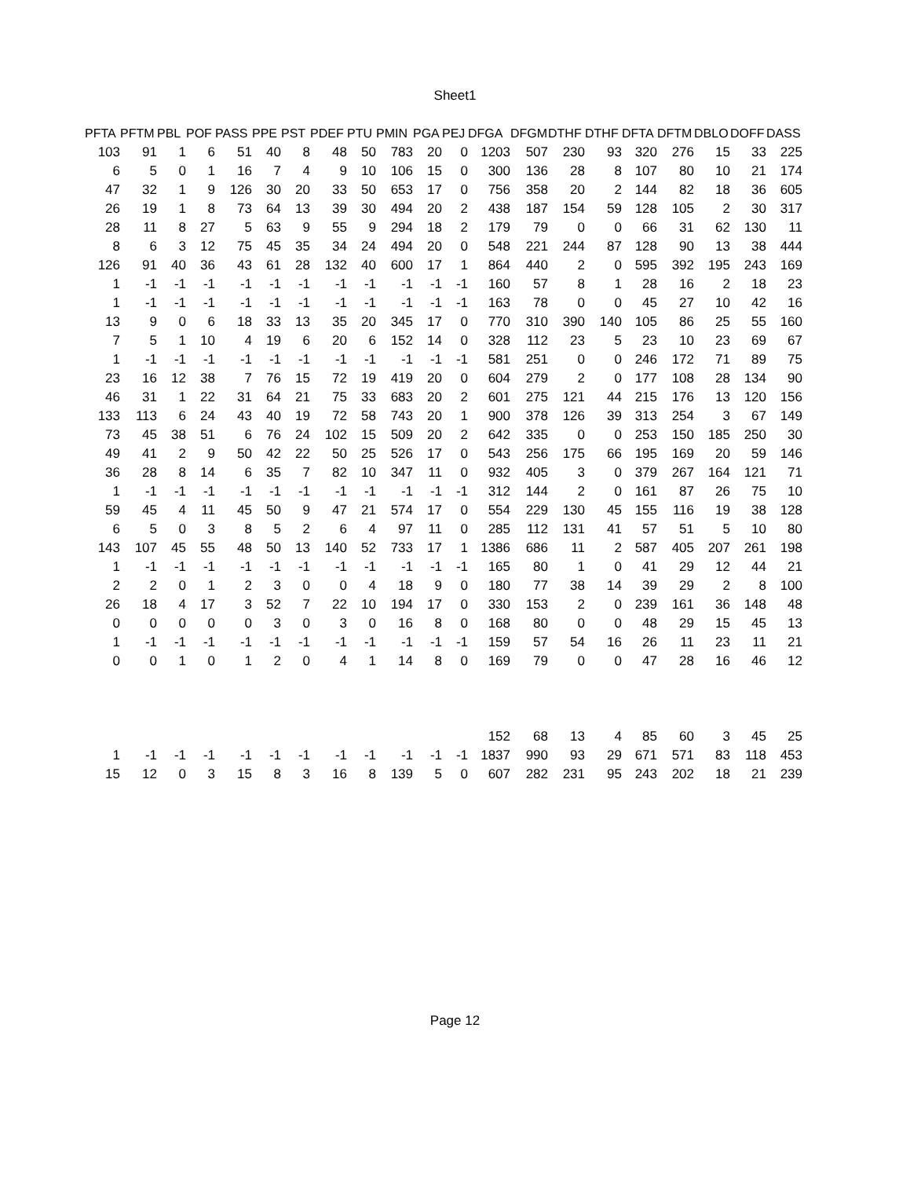Sheet1
| PFTA | PFTM | PBL | POF | PASS | PPE | PST | PDEF | PTU | PMIN | PGA | PEJ | DFGA | DFGM | DTHF | DTHF | DFTA | DFTM | DBLO | DOFF | DASS |
| --- | --- | --- | --- | --- | --- | --- | --- | --- | --- | --- | --- | --- | --- | --- | --- | --- | --- | --- | --- | --- |
| 103 | 91 | 1 | 6 | 51 | 40 | 8 | 48 | 50 | 783 | 20 | 0 | 1203 | 507 | 230 | 93 | 320 | 276 | 15 | 33 | 225 |
| 6 | 5 | 0 | 1 | 16 | 7 | 4 | 9 | 10 | 106 | 15 | 0 | 300 | 136 | 28 | 8 | 107 | 80 | 10 | 21 | 174 |
| 47 | 32 | 1 | 9 | 126 | 30 | 20 | 33 | 50 | 653 | 17 | 0 | 756 | 358 | 20 | 2 | 144 | 82 | 18 | 36 | 605 |
| 26 | 19 | 1 | 8 | 73 | 64 | 13 | 39 | 30 | 494 | 20 | 2 | 438 | 187 | 154 | 59 | 128 | 105 | 2 | 30 | 317 |
| 28 | 11 | 8 | 27 | 5 | 63 | 9 | 55 | 9 | 294 | 18 | 2 | 179 | 79 | 0 | 0 | 66 | 31 | 62 | 130 | 11 |
| 8 | 6 | 3 | 12 | 75 | 45 | 35 | 34 | 24 | 494 | 20 | 0 | 548 | 221 | 244 | 87 | 128 | 90 | 13 | 38 | 444 |
| 126 | 91 | 40 | 36 | 43 | 61 | 28 | 132 | 40 | 600 | 17 | 1 | 864 | 440 | 2 | 0 | 595 | 392 | 195 | 243 | 169 |
| 1 | -1 | -1 | -1 | -1 | -1 | -1 | -1 | -1 | -1 | -1 | -1 | 160 | 57 | 8 | 1 | 28 | 16 | 2 | 18 | 23 |
| 1 | -1 | -1 | -1 | -1 | -1 | -1 | -1 | -1 | -1 | -1 | -1 | 163 | 78 | 0 | 0 | 45 | 27 | 10 | 42 | 16 |
| 13 | 9 | 0 | 6 | 18 | 33 | 13 | 35 | 20 | 345 | 17 | 0 | 770 | 310 | 390 | 140 | 105 | 86 | 25 | 55 | 160 |
| 7 | 5 | 1 | 10 | 4 | 19 | 6 | 20 | 6 | 152 | 14 | 0 | 328 | 112 | 23 | 5 | 23 | 10 | 23 | 69 | 67 |
| 1 | -1 | -1 | -1 | -1 | -1 | -1 | -1 | -1 | -1 | -1 | -1 | 581 | 251 | 0 | 0 | 246 | 172 | 71 | 89 | 75 |
| 23 | 16 | 12 | 38 | 7 | 76 | 15 | 72 | 19 | 419 | 20 | 0 | 604 | 279 | 2 | 0 | 177 | 108 | 28 | 134 | 90 |
| 46 | 31 | 1 | 22 | 31 | 64 | 21 | 75 | 33 | 683 | 20 | 2 | 601 | 275 | 121 | 44 | 215 | 176 | 13 | 120 | 156 |
| 133 | 113 | 6 | 24 | 43 | 40 | 19 | 72 | 58 | 743 | 20 | 1 | 900 | 378 | 126 | 39 | 313 | 254 | 3 | 67 | 149 |
| 73 | 45 | 38 | 51 | 6 | 76 | 24 | 102 | 15 | 509 | 20 | 2 | 642 | 335 | 0 | 0 | 253 | 150 | 185 | 250 | 30 |
| 49 | 41 | 2 | 9 | 50 | 42 | 22 | 50 | 25 | 526 | 17 | 0 | 543 | 256 | 175 | 66 | 195 | 169 | 20 | 59 | 146 |
| 36 | 28 | 8 | 14 | 6 | 35 | 7 | 82 | 10 | 347 | 11 | 0 | 932 | 405 | 3 | 0 | 379 | 267 | 164 | 121 | 71 |
| 1 | -1 | -1 | -1 | -1 | -1 | -1 | -1 | -1 | -1 | -1 | -1 | 312 | 144 | 2 | 0 | 161 | 87 | 26 | 75 | 10 |
| 59 | 45 | 4 | 11 | 45 | 50 | 9 | 47 | 21 | 574 | 17 | 0 | 554 | 229 | 130 | 45 | 155 | 116 | 19 | 38 | 128 |
| 6 | 5 | 0 | 3 | 8 | 5 | 2 | 6 | 4 | 97 | 11 | 0 | 285 | 112 | 131 | 41 | 57 | 51 | 5 | 10 | 80 |
| 143 | 107 | 45 | 55 | 48 | 50 | 13 | 140 | 52 | 733 | 17 | 1 | 1386 | 686 | 11 | 2 | 587 | 405 | 207 | 261 | 198 |
| 1 | -1 | -1 | -1 | -1 | -1 | -1 | -1 | -1 | -1 | -1 | -1 | 165 | 80 | 1 | 0 | 41 | 29 | 12 | 44 | 21 |
| 2 | 2 | 0 | 1 | 2 | 3 | 0 | 0 | 4 | 18 | 9 | 0 | 180 | 77 | 38 | 14 | 39 | 29 | 2 | 8 | 100 |
| 26 | 18 | 4 | 17 | 3 | 52 | 7 | 22 | 10 | 194 | 17 | 0 | 330 | 153 | 2 | 0 | 239 | 161 | 36 | 148 | 48 |
| 0 | 0 | 0 | 0 | 0 | 3 | 0 | 3 | 0 | 16 | 8 | 0 | 168 | 80 | 0 | 0 | 48 | 29 | 15 | 45 | 13 |
| 1 | -1 | -1 | -1 | -1 | -1 | -1 | -1 | -1 | -1 | -1 | -1 | 159 | 57 | 54 | 16 | 26 | 11 | 23 | 11 | 21 |
| 0 | 0 | 1 | 0 | 1 | 2 | 0 | 4 | 1 | 14 | 8 | 0 | 169 | 79 | 0 | 0 | 47 | 28 | 16 | 46 | 12 |
| | | | | | | | | | | | | 152 | 68 | 13 | 4 | 85 | 60 | 3 | 45 | 25 |
| 1 | -1 | -1 | -1 | -1 | -1 | -1 | -1 | -1 | -1 | -1 | -1 | 1837 | 990 | 93 | 29 | 671 | 571 | 83 | 118 | 453 |
| 15 | 12 | 0 | 3 | 15 | 8 | 3 | 16 | 8 | 139 | 5 | 0 | 607 | 282 | 231 | 95 | 243 | 202 | 18 | 21 | 239 |
Page 12